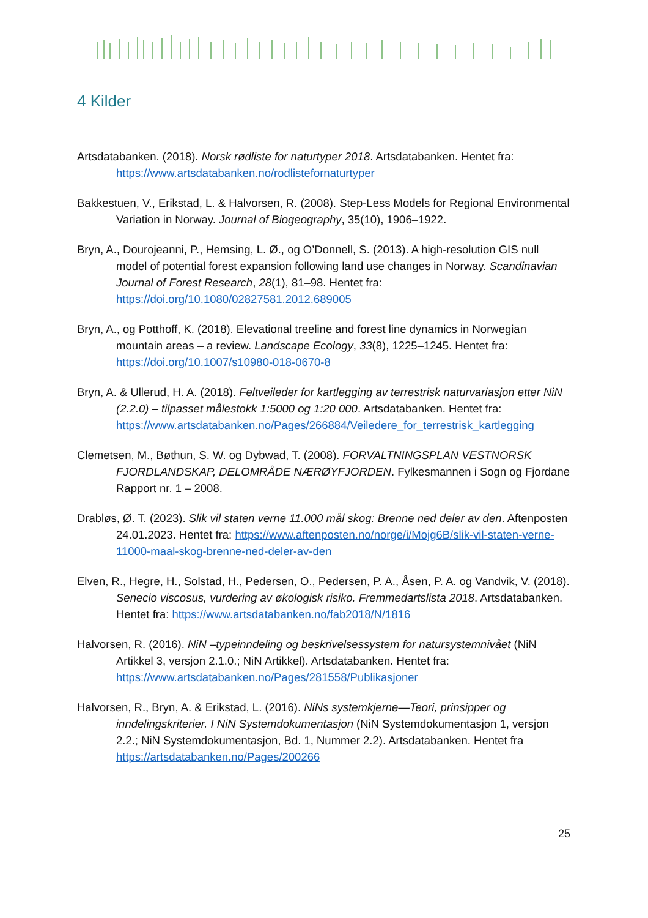4 Kilder
Artsdatabanken. (2018). Norsk rødliste for naturtyper 2018. Artsdatabanken. Hentet fra: https://www.artsdatabanken.no/rodlistefornaturtyper
Bakkestuen, V., Erikstad, L. & Halvorsen, R. (2008). Step-Less Models for Regional Environmental Variation in Norway. Journal of Biogeography, 35(10), 1906–1922.
Bryn, A., Dourojeanni, P., Hemsing, L. Ø., og O’Donnell, S. (2013). A high-resolution GIS null model of potential forest expansion following land use changes in Norway. Scandinavian Journal of Forest Research, 28(1), 81–98. Hentet fra: https://doi.org/10.1080/02827581.2012.689005
Bryn, A., og Potthoff, K. (2018). Elevational treeline and forest line dynamics in Norwegian mountain areas – a review. Landscape Ecology, 33(8), 1225–1245. Hentet fra: https://doi.org/10.1007/s10980-018-0670-8
Bryn, A. & Ullerud, H. A. (2018). Feltveileder for kartlegging av terrestrisk naturvariasjon etter NiN (2.2.0) – tilpasset målestokk 1:5000 og 1:20 000. Artsdatabanken. Hentet fra: https://www.artsdatabanken.no/Pages/266884/Veiledere_for_terrestrisk_kartlegging
Clemetsen, M., Bøthun, S. W. og Dybwad, T. (2008). FORVALTNINGSPLAN VESTNORSK FJORDLANDSKAP, DELOMRÅDE NÆRØYFJORDEN. Fylkesmannen i Sogn og Fjordane Rapport nr. 1 – 2008.
Drabløs, Ø. T. (2023). Slik vil staten verne 11.000 mål skog: Brenne ned deler av den. Aftenposten 24.01.2023. Hentet fra: https://www.aftenposten.no/norge/i/Mojg6B/slik-vil-staten-verne-11000-maal-skog-brenne-ned-deler-av-den
Elven, R., Hegre, H., Solstad, H., Pedersen, O., Pedersen, P. A., Åsen, P. A. og Vandvik, V. (2018). Senecio viscosus, vurdering av økologisk risiko. Fremmedartslista 2018. Artsdatabanken. Hentet fra: https://www.artsdatabanken.no/fab2018/N/1816
Halvorsen, R. (2016). NiN –typeinndeling og beskrivelsessystem for natursystemnivået (NiN Artikkel 3, versjon 2.1.0.; NiN Artikkel). Artsdatabanken. Hentet fra: https://www.artsdatabanken.no/Pages/281558/Publikasjoner
Halvorsen, R., Bryn, A. & Erikstad, L. (2016). NiNs systemkjerne—Teori, prinsipper og inndelingskriterier. I NiN Systemdokumentasjon (NiN Systemdokumentasjon 1, versjon 2.2.; NiN Systemdokumentasjon, Bd. 1, Nummer 2.2). Artsdatabanken. Hentet fra https://artsdatabanken.no/Pages/200266
25